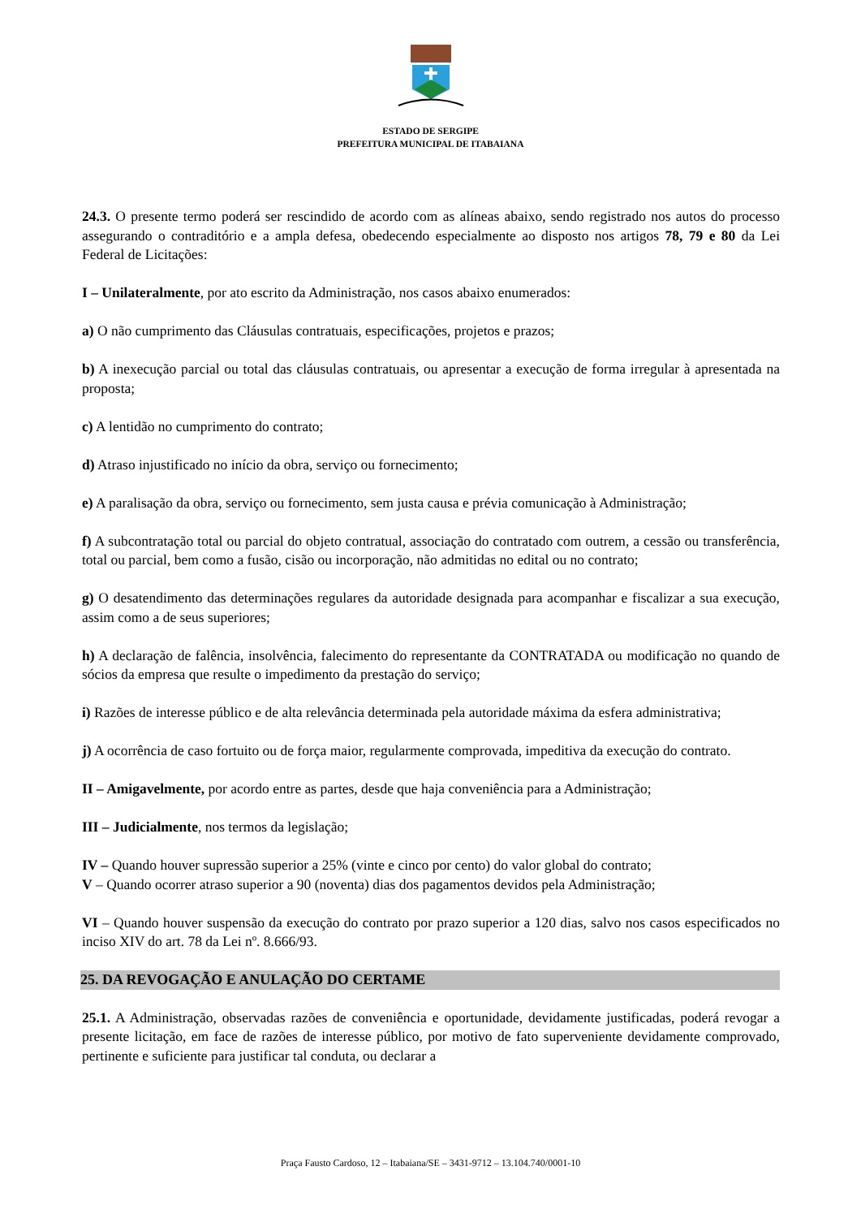ESTADO DE SERGIPE
PREFEITURA MUNICIPAL DE ITABAIANA
24.3. O presente termo poderá ser rescindido de acordo com as alíneas abaixo, sendo registrado nos autos do processo assegurando o contraditório e a ampla defesa, obedecendo especialmente ao disposto nos artigos 78, 79 e 80 da Lei Federal de Licitações:
I – Unilateralmente, por ato escrito da Administração, nos casos abaixo enumerados:
a) O não cumprimento das Cláusulas contratuais, especificações, projetos e prazos;
b) A inexecução parcial ou total das cláusulas contratuais, ou apresentar a execução de forma irregular à apresentada na proposta;
c) A lentidão no cumprimento do contrato;
d) Atraso injustificado no início da obra, serviço ou fornecimento;
e) A paralisação da obra, serviço ou fornecimento, sem justa causa e prévia comunicação à Administração;
f) A subcontratação total ou parcial do objeto contratual, associação do contratado com outrem, a cessão ou transferência, total ou parcial, bem como a fusão, cisão ou incorporação, não admitidas no edital ou no contrato;
g) O desatendimento das determinações regulares da autoridade designada para acompanhar e fiscalizar a sua execução, assim como a de seus superiores;
h) A declaração de falência, insolvência, falecimento do representante da CONTRATADA ou modificação no quando de sócios da empresa que resulte o impedimento da prestação do serviço;
i) Razões de interesse público e de alta relevância determinada pela autoridade máxima da esfera administrativa;
j) A ocorrência de caso fortuito ou de força maior, regularmente comprovada, impeditiva da execução do contrato.
II – Amigavelmente, por acordo entre as partes, desde que haja conveniência para a Administração;
III – Judicialmente, nos termos da legislação;
IV – Quando houver supressão superior a 25% (vinte e cinco por cento) do valor global do contrato;
V – Quando ocorrer atraso superior a 90 (noventa) dias dos pagamentos devidos pela Administração;
VI – Quando houver suspensão da execução do contrato por prazo superior a 120 dias, salvo nos casos especificados no inciso XIV do art. 78 da Lei nº. 8.666/93.
25. DA REVOGAÇÃO E ANULAÇÃO DO CERTAME
25.1. A Administração, observadas razões de conveniência e oportunidade, devidamente justificadas, poderá revogar a presente licitação, em face de razões de interesse público, por motivo de fato superveniente devidamente comprovado, pertinente e suficiente para justificar tal conduta, ou declarar a
Praça Fausto Cardoso, 12 – Itabaiana/SE – 3431-9712 – 13.104.740/0001-10